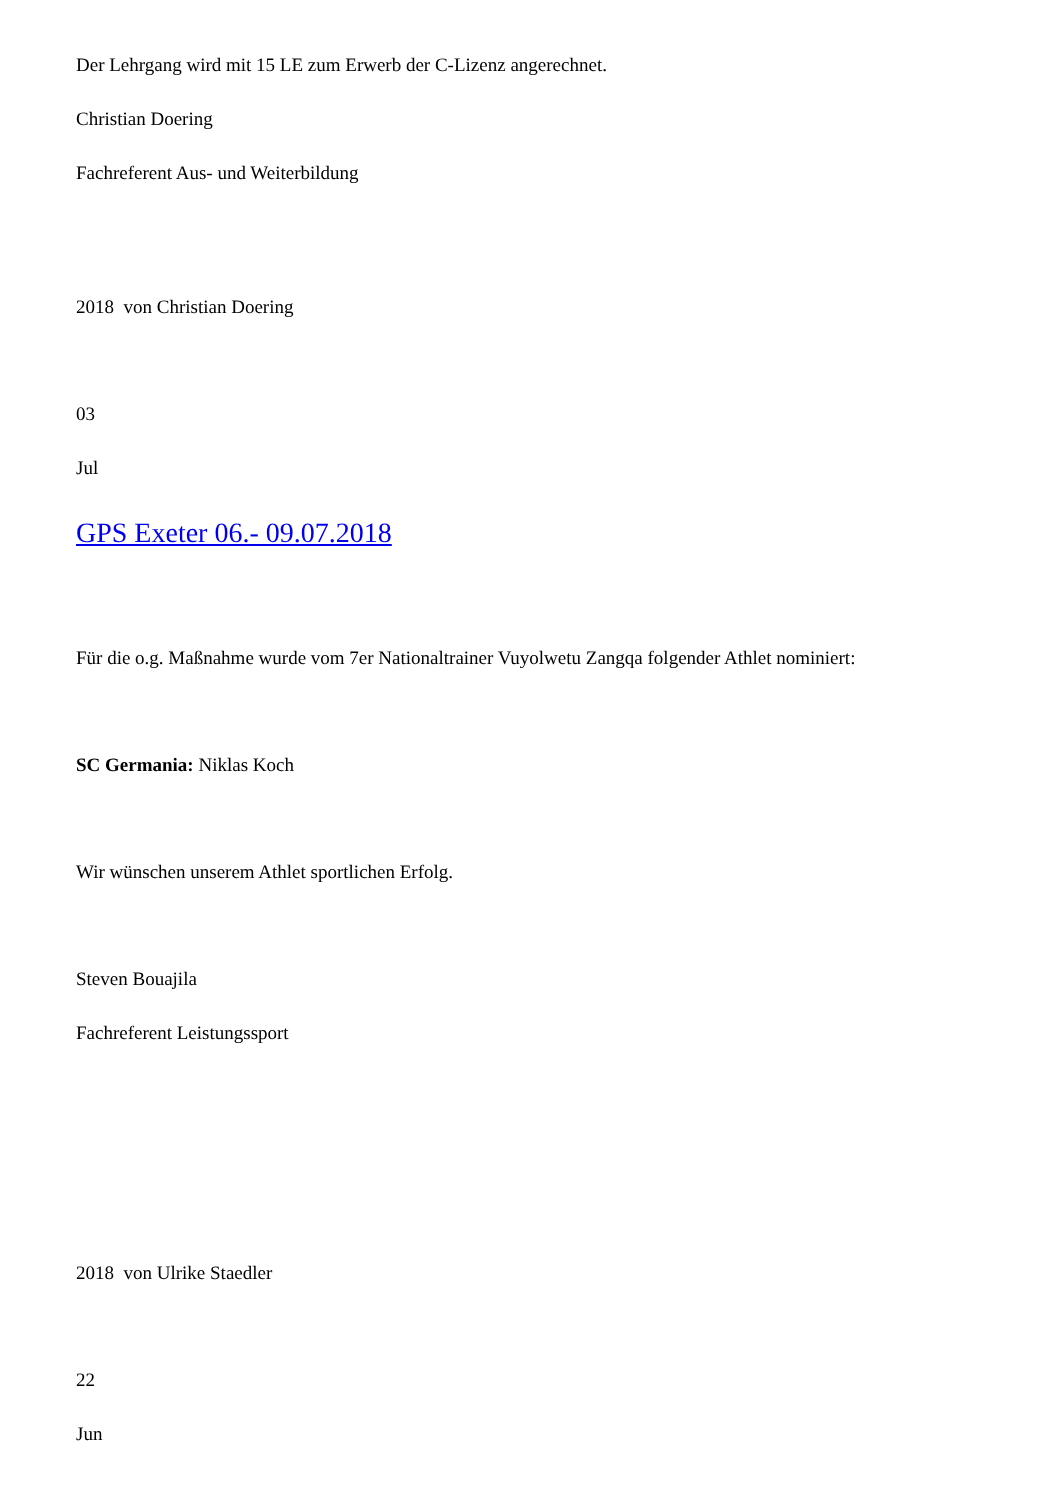Der Lehrgang wird mit 15 LE zum Erwerb der C-Lizenz angerechnet.
Christian Doering
Fachreferent Aus- und Weiterbildung
2018 von Christian Doering
03
Jul
GPS Exeter 06.- 09.07.2018
Für die o.g. Maßnahme wurde vom 7er Nationaltrainer Vuyolwetu Zangqa folgender Athlet nominiert:
SC Germania: Niklas Koch
Wir wünschen unserem Athlet sportlichen Erfolg.
Steven Bouajila
Fachreferent Leistungssport
2018 von Ulrike Staedler
22
Jun